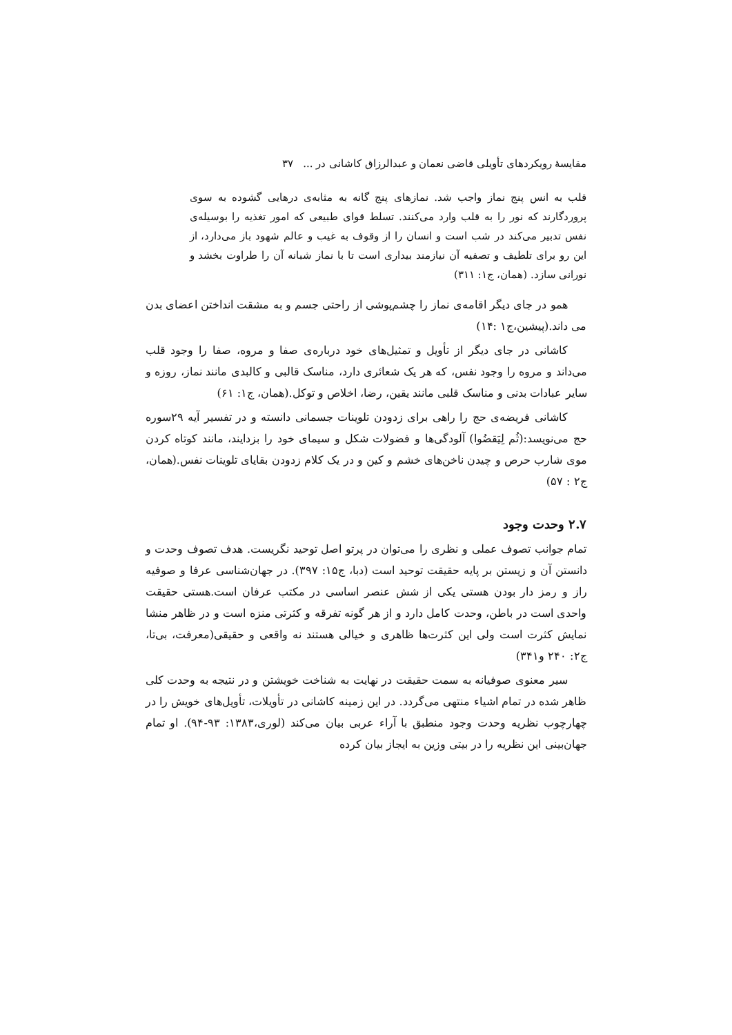مقایسهٔ رویکردهای تأویلی قاضی نعمان و عبدالرزاق کاشانی در ... ۳۷
قلب به انس پنج نماز واجب شد. نمازهای پنج گانه به مثابه‌ی درهایی گشوده به سوی پروردگارند که نور را به قلب وارد می‌کنند. تسلط قوای طبیعی که امور تغذیه را بوسیله‌ی نفس تدبیر می‌کند در شب است و انسان را از وقوف به غیب و عالم شهود باز می‌دارد، از این رو برای تلطیف و تصفیه آن نیازمند بیداری است تا با نماز شبانه آن را طراوت بخشد و نورانی سازد. (همان، ج۱: ۳۱۱)
همو در جای دیگر اقامه‌ی نماز را چشم‌پوشی از راحتی جسم و به مشقت انداختن اعضای بدن می داند.(پیشین،ج۱ :۱۴)
کاشانی در جای دیگر از تأویل و تمثیل‌های خود درباره‌ی صفا و مروه، صفا را وجود قلب می‌داند و مروه را وجود نفس، که هر یک شعائری دارد، مناسک قالبی و کالبدی مانند نماز، روزه و سایر عبادات بدنی و مناسک قلبی مانند یقین، رضا، اخلاص و توکل.(همان، ج۱: ۶۱)
کاشانی فریضه‌ی حج را راهی برای زدودن تلوینات جسمانی دانسته و در تفسیر آیه ۲۹سوره حج می‌نویسد:(ثُم لِیَقضُوا) آلودگی‌ها و فضولات شکل و سیمای خود را بزدایند، مانند کوتاه کردن موی شارب حرص و چیدن ناخن‌های خشم و کین و در یک کلام زدودن بقایای تلوینات نفس.(همان، ج۲ : ۵۷)
۲.۷ وحدت وجود
تمام جوانب تصوف عملی و نظری را می‌توان در پرتو اصل توحید نگریست. هدف تصوف وحدت و دانستن آن و زیستن بر پایه حقیقت توحید است (دبا، ج۱۵: ۳۹۷). در جهان‌شناسی عرفا و صوفیه راز و رمز دار بودن هستی یکی از شش عنصر اساسی در مکتب عرفان است.هستی حقیقت واحدی است در باطن، وحدت کامل دارد و از هر گونه تفرقه و کثرتی منزه است و در ظاهر منشا نمایش کثرت است ولی این کثرت‌ها ظاهری و خیالی هستند نه واقعی و حقیقی(معرفت، بی‌تا، ج۲: ۲۴۰ و۳۴۱)
سیر معنوی صوفیانه به سمت حقیقت در نهایت به شناخت خویشتن و در نتیجه به وحدت کلی ظاهر شده در تمام اشیاء منتهی می‌گردد. در این زمینه کاشانی در تأویلات، تأویل‌های خویش را در چهارچوب نظریه وحدت وجود منطبق با آراء عربی بیان می‌کند (لوری،۱۳۸۳: ۹۳-۹۴). او تمام جهان‌بینی این نظریه را در بیتی وزین به ایجاز بیان کرده